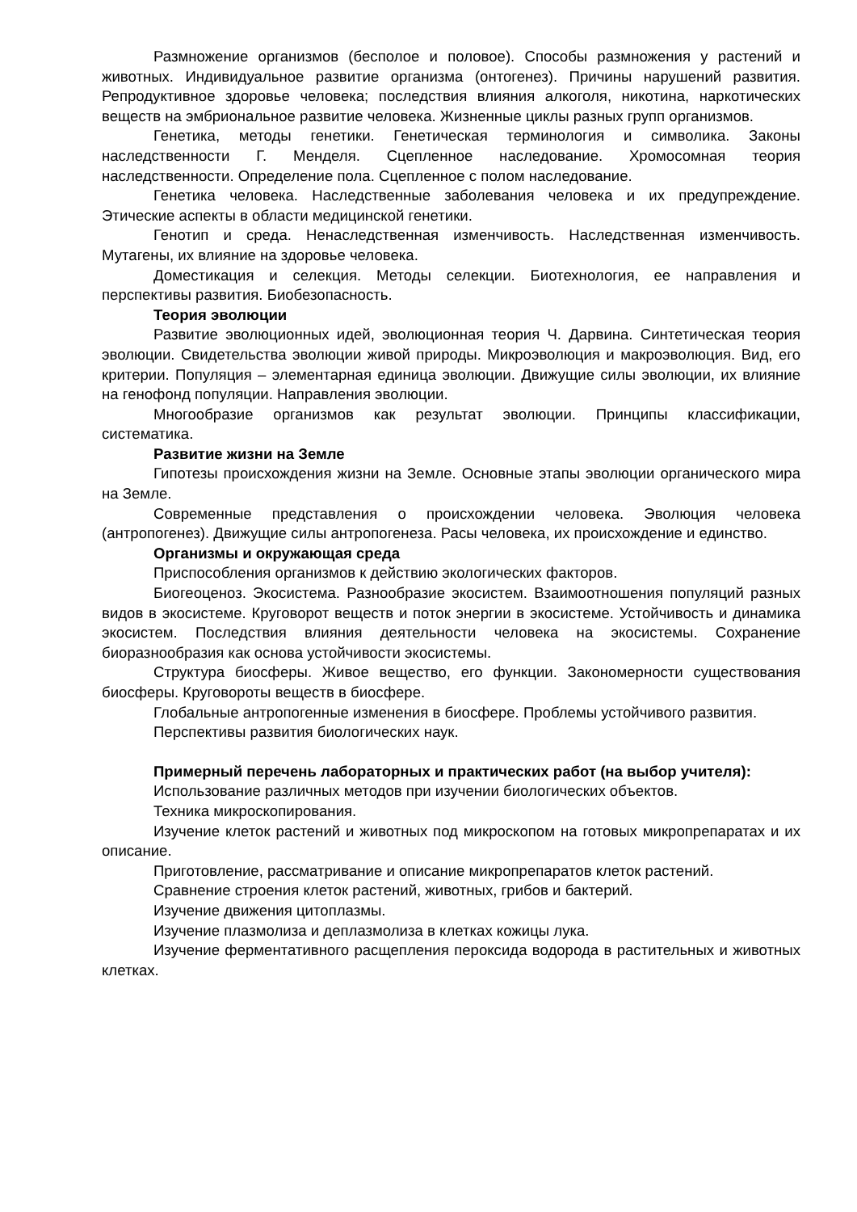Размножение организмов (бесполое и половое). Способы размножения у растений и животных. Индивидуальное развитие организма (онтогенез). Причины нарушений развития. Репродуктивное здоровье человека; последствия влияния алкоголя, никотина, наркотических веществ на эмбриональное развитие человека. Жизненные циклы разных групп организмов.
Генетика, методы генетики. Генетическая терминология и символика. Законы наследственности Г. Менделя. Сцепленное наследование. Хромосомная теория наследственности. Определение пола. Сцепленное с полом наследование.
Генетика человека. Наследственные заболевания человека и их предупреждение. Этические аспекты в области медицинской генетики.
Генотип и среда. Ненаследственная изменчивость. Наследственная изменчивость. Мутагены, их влияние на здоровье человека.
Доместикация и селекция. Методы селекции. Биотехнология, ее направления и перспективы развития. Биобезопасность.
Теория эволюции
Развитие эволюционных идей, эволюционная теория Ч. Дарвина. Синтетическая теория эволюции. Свидетельства эволюции живой природы. Микроэволюция и макроэволюция. Вид, его критерии. Популяция – элементарная единица эволюции. Движущие силы эволюции, их влияние на генофонд популяции. Направления эволюции.
Многообразие организмов как результат эволюции. Принципы классификации, систематика.
Развитие жизни на Земле
Гипотезы происхождения жизни на Земле. Основные этапы эволюции органического мира на Земле.
Современные представления о происхождении человека. Эволюция человека (антропогенез). Движущие силы антропогенеза. Расы человека, их происхождение и единство.
Организмы и окружающая среда
Приспособления организмов к действию экологических факторов.
Биогеоценоз. Экосистема. Разнообразие экосистем. Взаимоотношения популяций разных видов в экосистеме. Круговорот веществ и поток энергии в экосистеме. Устойчивость и динамика экосистем. Последствия влияния деятельности человека на экосистемы. Сохранение биоразнообразия как основа устойчивости экосистемы.
Структура биосферы. Живое вещество, его функции. Закономерности существования биосферы. Круговороты веществ в биосфере.
Глобальные антропогенные изменения в биосфере. Проблемы устойчивого развития.
Перспективы развития биологических наук.
Примерный перечень лабораторных и практических работ (на выбор учителя):
Использование различных методов при изучении биологических объектов.
Техника микроскопирования.
Изучение клеток растений и животных под микроскопом на готовых микропрепаратах и их описание.
Приготовление, рассматривание и описание микропрепаратов клеток растений.
Сравнение строения клеток растений, животных, грибов и бактерий.
Изучение движения цитоплазмы.
Изучение плазмолиза и деплазмолиза в клетках кожицы лука.
Изучение ферментативного расщепления пероксида водорода в растительных и животных клетках.